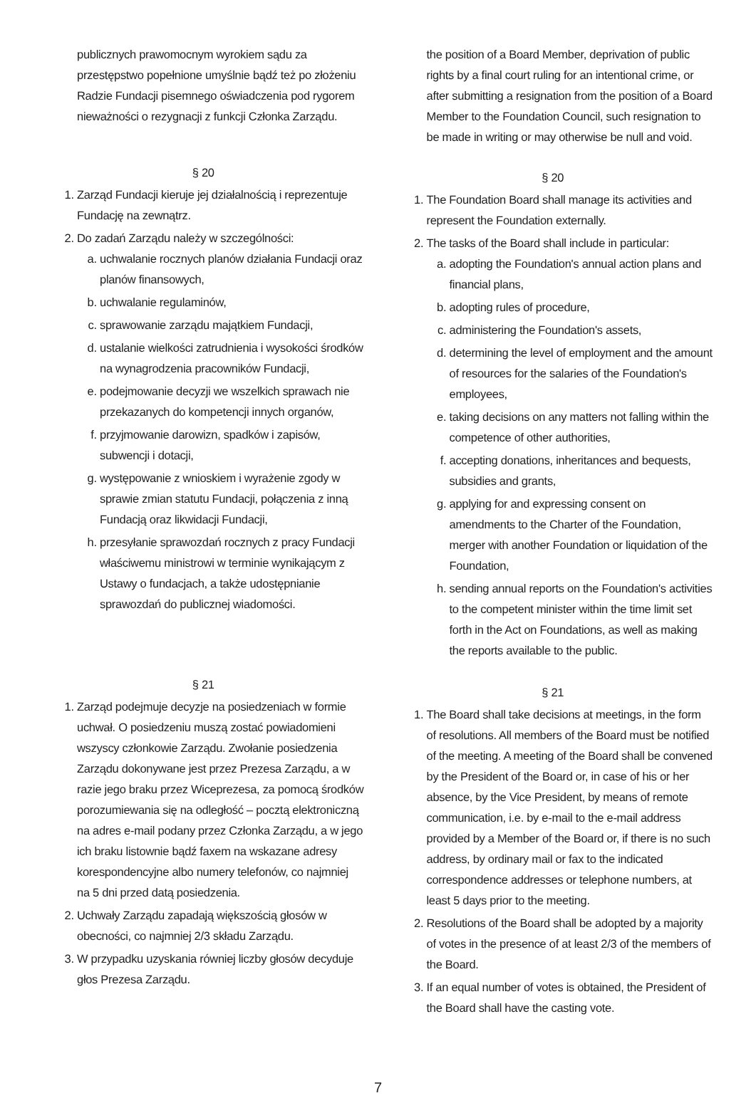publicznych prawomocnym wyrokiem sądu za przestępstwo popełnione umyślnie bądź też po złożeniu Radzie Fundacji pisemnego oświadczenia pod rygorem nieważności o rezygnacji z funkcji Członka Zarządu.
§ 20
1. Zarząd Fundacji kieruje jej działalnością i reprezentuje Fundację na zewnątrz.
2. Do zadań Zarządu należy w szczególności:
a. uchwalanie rocznych planów działania Fundacji oraz planów finansowych,
b. uchwalanie regulaminów,
c. sprawowanie zarządu majątkiem Fundacji,
d. ustalanie wielkości zatrudnienia i wysokości środków na wynagrodzenia pracowników Fundacji,
e. podejmowanie decyzji we wszelkich sprawach nie przekazanych do kompetencji innych organów,
f. przyjmowanie darowizn, spadków i zapisów, subwencji i dotacji,
g. występowanie z wnioskiem i wyrażenie zgody w sprawie zmian statutu Fundacji, połączenia z inną Fundacją oraz likwidacji Fundacji,
h. przesyłanie sprawozdań rocznych z pracy Fundacji właściwemu ministrowi w terminie wynikającym z Ustawy o fundacjach, a także udostępnianie sprawozdań do publicznej wiadomości.
§ 21
1. Zarząd podejmuje decyzje na posiedzeniach w formie uchwał. O posiedzeniu muszą zostać powiadomieni wszyscy członkowie Zarządu. Zwołanie posiedzenia Zarządu dokonywane jest przez Prezesa Zarządu, a w razie jego braku przez Wiceprezesa, za pomocą środków porozumiewania się na odległość – pocztą elektroniczną na adres e-mail podany przez Członka Zarządu, a w jego ich braku listownie bądź faxem na wskazane adresy korespondencyjne albo numery telefonów, co najmniej na 5 dni przed datą posiedzenia.
2. Uchwały Zarządu zapadają większością głosów w obecności, co najmniej 2/3 składu Zarządu.
3. W przypadku uzyskania równiej liczby głosów decyduje głos Prezesa Zarządu.
the position of a Board Member, deprivation of public rights by a final court ruling for an intentional crime, or after submitting a resignation from the position of a Board Member to the Foundation Council, such resignation to be made in writing or may otherwise be null and void.
§ 20
1. The Foundation Board shall manage its activities and represent the Foundation externally.
2. The tasks of the Board shall include in particular:
a. adopting the Foundation's annual action plans and financial plans,
b. adopting rules of procedure,
c. administering the Foundation's assets,
d. determining the level of employment and the amount of resources for the salaries of the Foundation's employees,
e. taking decisions on any matters not falling within the competence of other authorities,
f. accepting donations, inheritances and bequests, subsidies and grants,
g. applying for and expressing consent on amendments to the Charter of the Foundation, merger with another Foundation or liquidation of the Foundation,
h. sending annual reports on the Foundation's activities to the competent minister within the time limit set forth in the Act on Foundations, as well as making the reports available to the public.
§ 21
1. The Board shall take decisions at meetings, in the form of resolutions. All members of the Board must be notified of the meeting. A meeting of the Board shall be convened by the President of the Board or, in case of his or her absence, by the Vice President, by means of remote communication, i.e. by e-mail to the e-mail address provided by a Member of the Board or, if there is no such address, by ordinary mail or fax to the indicated correspondence addresses or telephone numbers, at least 5 days prior to the meeting.
2. Resolutions of the Board shall be adopted by a majority of votes in the presence of at least 2/3 of the members of the Board.
3. If an equal number of votes is obtained, the President of the Board shall have the casting vote.
7